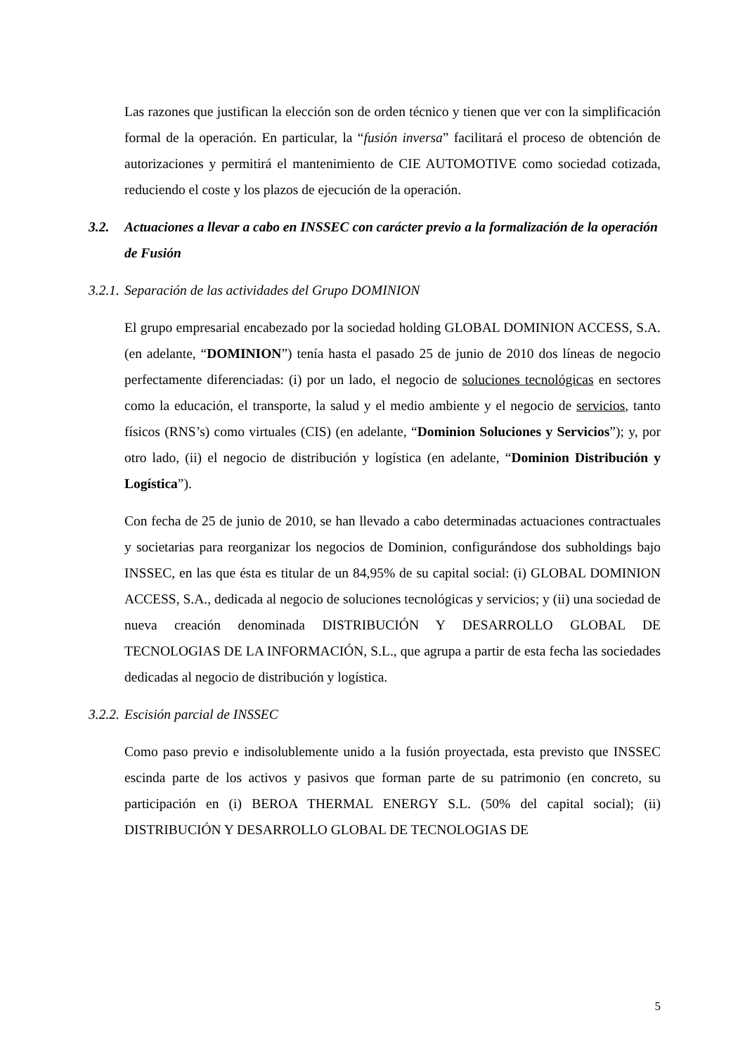Las razones que justifican la elección son de orden técnico y tienen que ver con la simplificación formal de la operación. En particular, la “fusión inversa” facilitará el proceso de obtención de autorizaciones y permitirá el mantenimiento de CIE AUTOMOTIVE como sociedad cotizada, reduciendo el coste y los plazos de ejecución de la operación.
3.2. Actuaciones a llevar a cabo en INSSEC con carácter previo a la formalización de la operación de Fusión
3.2.1. Separación de las actividades del Grupo DOMINION
El grupo empresarial encabezado por la sociedad holding GLOBAL DOMINION ACCESS, S.A. (en adelante, “DOMINION”) tenía hasta el pasado 25 de junio de 2010 dos líneas de negocio perfectamente diferenciadas: (i) por un lado, el negocio de soluciones tecnológicas en sectores como la educación, el transporte, la salud y el medio ambiente y el negocio de servicios, tanto físicos (RNS’s) como virtuales (CIS) (en adelante, “Dominion Soluciones y Servicios”); y, por otro lado, (ii) el negocio de distribución y logística (en adelante, “Dominion Distribución y Logística”).
Con fecha de 25 de junio de 2010, se han llevado a cabo determinadas actuaciones contractuales y societarias para reorganizar los negocios de Dominion, configurándose dos subholdings bajo INSSEC, en las que ésta es titular de un 84,95% de su capital social: (i) GLOBAL DOMINION ACCESS, S.A., dedicada al negocio de soluciones tecnológicas y servicios; y (ii) una sociedad de nueva creación denominada DISTRIBUCIÓN Y DESARROLLO GLOBAL DE TECNOLOGIAS DE LA INFORMACIÓN, S.L., que agrupa a partir de esta fecha las sociedades dedicadas al negocio de distribución y logística.
3.2.2. Escisión parcial de INSSEC
Como paso previo e indisolublemente unido a la fusión proyectada, esta previsto que INSSEC escinda parte de los activos y pasivos que forman parte de su patrimonio (en concreto, su participación en (i) BEROA THERMAL ENERGY S.L. (50% del capital social); (ii) DISTRIBUCIÓN Y DESARROLLO GLOBAL DE TECNOLOGIAS DE
5